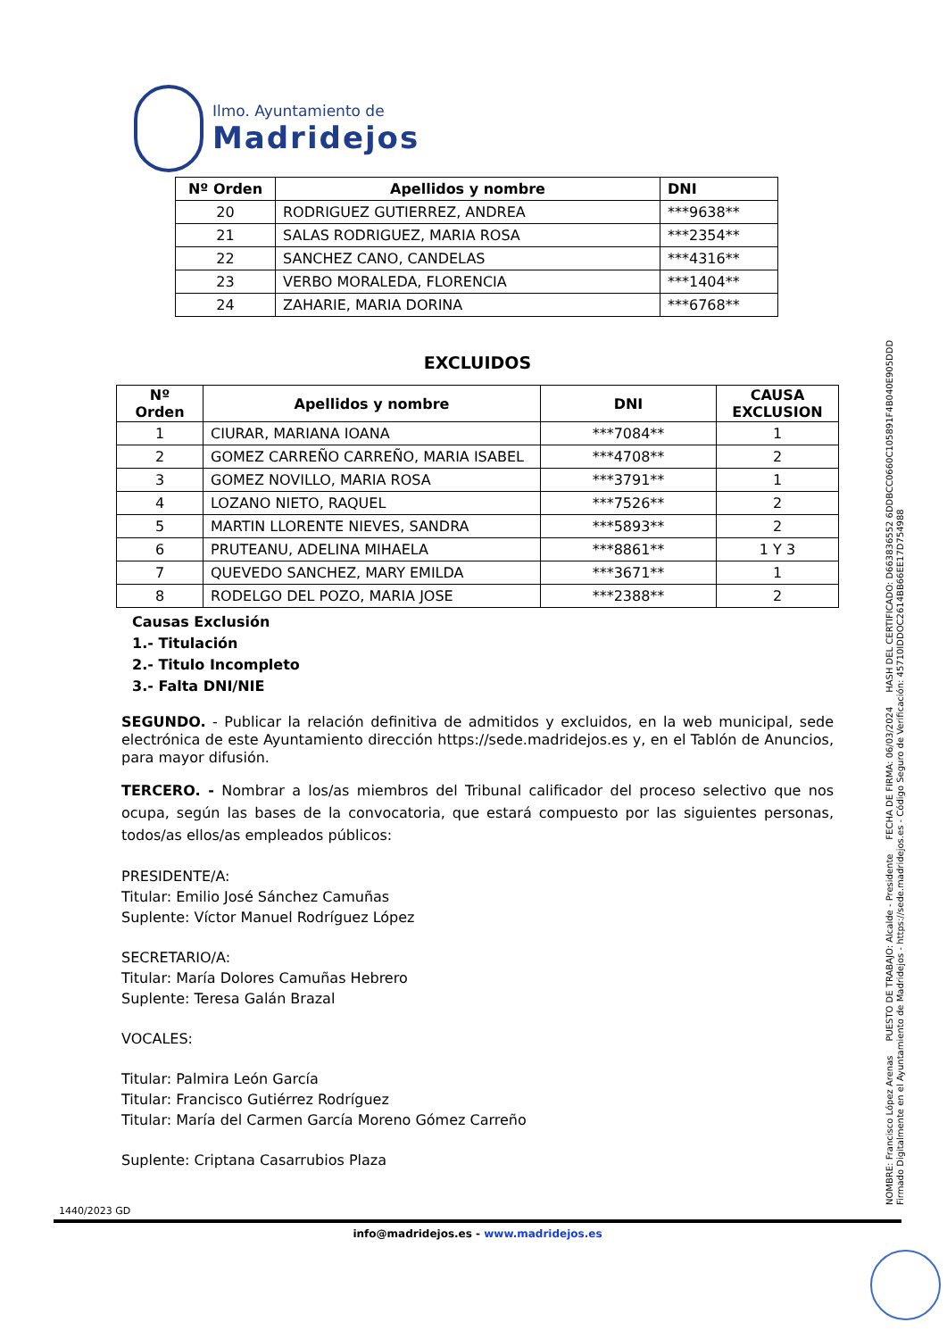Ilmo. Ayuntamiento de
Madridejos
NOMBRE: Francisco López Arenas PUESTO DE TRABAJO: Alcalde - Presidente FECHA DE FIRMA: 06/03/2024 HASH DEL CERTIFICADO: D663836552 6DDBCC0660C105891F4B040E905DDD
Firmado Digitalmente en el Ayuntamiento de Madridejos - https://sede.madridejos.es - Código Seguro de Verificación: 45710IDDOC2614BB66EE17D754988
| Nº Orden | Apellidos y nombre | DNI |
| --- | --- | --- |
| 20 | RODRIGUEZ GUTIERREZ, ANDREA | ***9638** |
| 21 | SALAS RODRIGUEZ, MARIA ROSA | ***2354** |
| 22 | SANCHEZ CANO, CANDELAS | ***4316** |
| 23 | VERBO MORALEDA, FLORENCIA | ***1404** |
| 24 | ZAHARIE, MARIA DORINA | ***6768** |
EXCLUIDOS
| Nº Orden | Apellidos y nombre | DNI | CAUSA EXCLUSION |
| --- | --- | --- | --- |
| 1 | CIURAR, MARIANA IOANA | ***7084** | 1 |
| 2 | GOMEZ CARREÑO CARREÑO, MARIA ISABEL | ***4708** | 2 |
| 3 | GOMEZ NOVILLO, MARIA ROSA | ***3791** | 1 |
| 4 | LOZANO NIETO, RAQUEL | ***7526** | 2 |
| 5 | MARTIN LLORENTE NIEVES, SANDRA | ***5893** | 2 |
| 6 | PRUTEANU, ADELINA MIHAELA | ***8861** | 1 Y 3 |
| 7 | QUEVEDO SANCHEZ, MARY EMILDA | ***3671** | 1 |
| 8 | RODELGO DEL POZO, MARIA JOSE | ***2388** | 2 |
Causas Exclusión
1.- Titulación
2.- Titulo Incompleto
3.- Falta DNI/NIE
SEGUNDO. - Publicar la relación definitiva de admitidos y excluidos, en la web municipal, sede electrónica de este Ayuntamiento dirección https://sede.madridejos.es y, en el Tablón de Anuncios, para mayor difusión.
TERCERO. - Nombrar a los/as miembros del Tribunal calificador del proceso selectivo que nos ocupa, según las bases de la convocatoria, que estará compuesto por las siguientes personas, todos/as ellos/as empleados públicos:
PRESIDENTE/A:
Titular: Emilio José Sánchez Camuñas
Suplente: Víctor Manuel Rodríguez López
SECRETARIO/A:
Titular: María Dolores Camuñas Hebrero
Suplente: Teresa Galán Brazal
VOCALES:
Titular: Palmira León García
Titular: Francisco Gutiérrez Rodríguez
Titular: María del Carmen García Moreno Gómez Carreño
Suplente: Criptana Casarrubios Plaza
1440/2023 GD
info@madridejos.es - www.madridejos.es